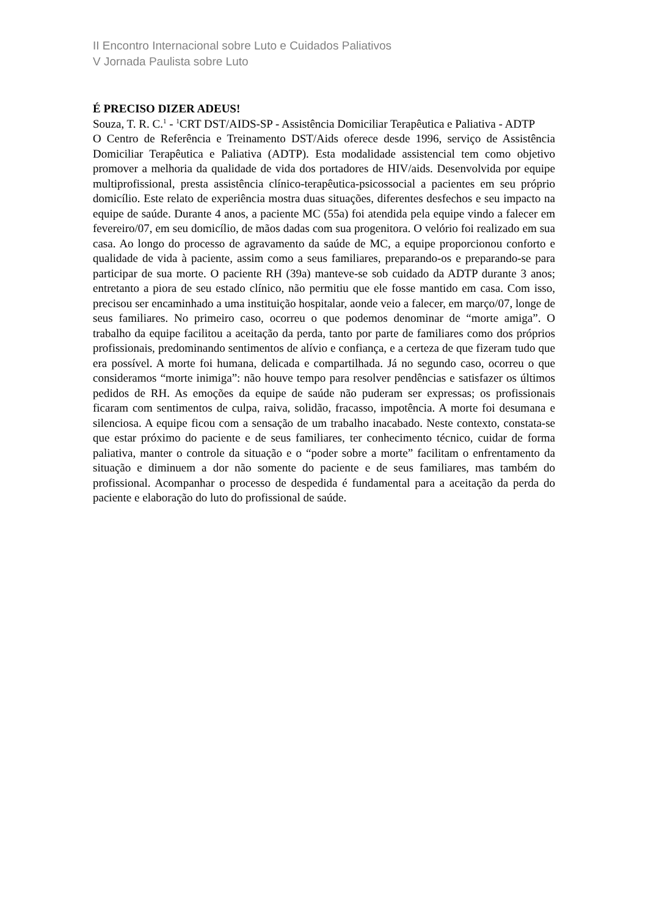II Encontro Internacional sobre Luto e Cuidados Paliativos
V Jornada Paulista sobre Luto
É PRECISO DIZER ADEUS!
Souza, T. R. C.<sup>1</sup> - <sup>1</sup>CRT DST/AIDS-SP - Assistência Domiciliar Terapêutica e Paliativa - ADTP
O Centro de Referência e Treinamento DST/Aids oferece desde 1996, serviço de Assistência Domiciliar Terapêutica e Paliativa (ADTP). Esta modalidade assistencial tem como objetivo promover a melhoria da qualidade de vida dos portadores de HIV/aids. Desenvolvida por equipe multiprofissional, presta assistência clínico-terapêutica-psicossocial a pacientes em seu próprio domicílio. Este relato de experiência mostra duas situações, diferentes desfechos e seu impacto na equipe de saúde. Durante 4 anos, a paciente MC (55a) foi atendida pela equipe vindo a falecer em fevereiro/07, em seu domicílio, de mãos dadas com sua progenitora. O velório foi realizado em sua casa. Ao longo do processo de agravamento da saúde de MC, a equipe proporcionou conforto e qualidade de vida à paciente, assim como a seus familiares, preparando-os e preparando-se para participar de sua morte. O paciente RH (39a) manteve-se sob cuidado da ADTP durante 3 anos; entretanto a piora de seu estado clínico, não permitiu que ele fosse mantido em casa. Com isso, precisou ser encaminhado a uma instituição hospitalar, aonde veio a falecer, em março/07, longe de seus familiares. No primeiro caso, ocorreu o que podemos denominar de “morte amiga”. O trabalho da equipe facilitou a aceitação da perda, tanto por parte de familiares como dos próprios profissionais, predominando sentimentos de alívio e confiança, e a certeza de que fizeram tudo que era possível. A morte foi humana, delicada e compartilhada. Já no segundo caso, ocorreu o que consideramos “morte inimiga”: não houve tempo para resolver pendências e satisfazer os últimos pedidos de RH. As emoções da equipe de saúde não puderam ser expressas; os profissionais ficaram com sentimentos de culpa, raiva, solidão, fracasso, impotência. A morte foi desumana e silenciosa. A equipe ficou com a sensação de um trabalho inacabado. Neste contexto, constata-se que estar próximo do paciente e de seus familiares, ter conhecimento técnico, cuidar de forma paliativa, manter o controle da situação e o “poder sobre a morte” facilitam o enfrentamento da situação e diminuem a dor não somente do paciente e de seus familiares, mas também do profissional. Acompanhar o processo de despedida é fundamental para a aceitação da perda do paciente e elaboração do luto do profissional de saúde.